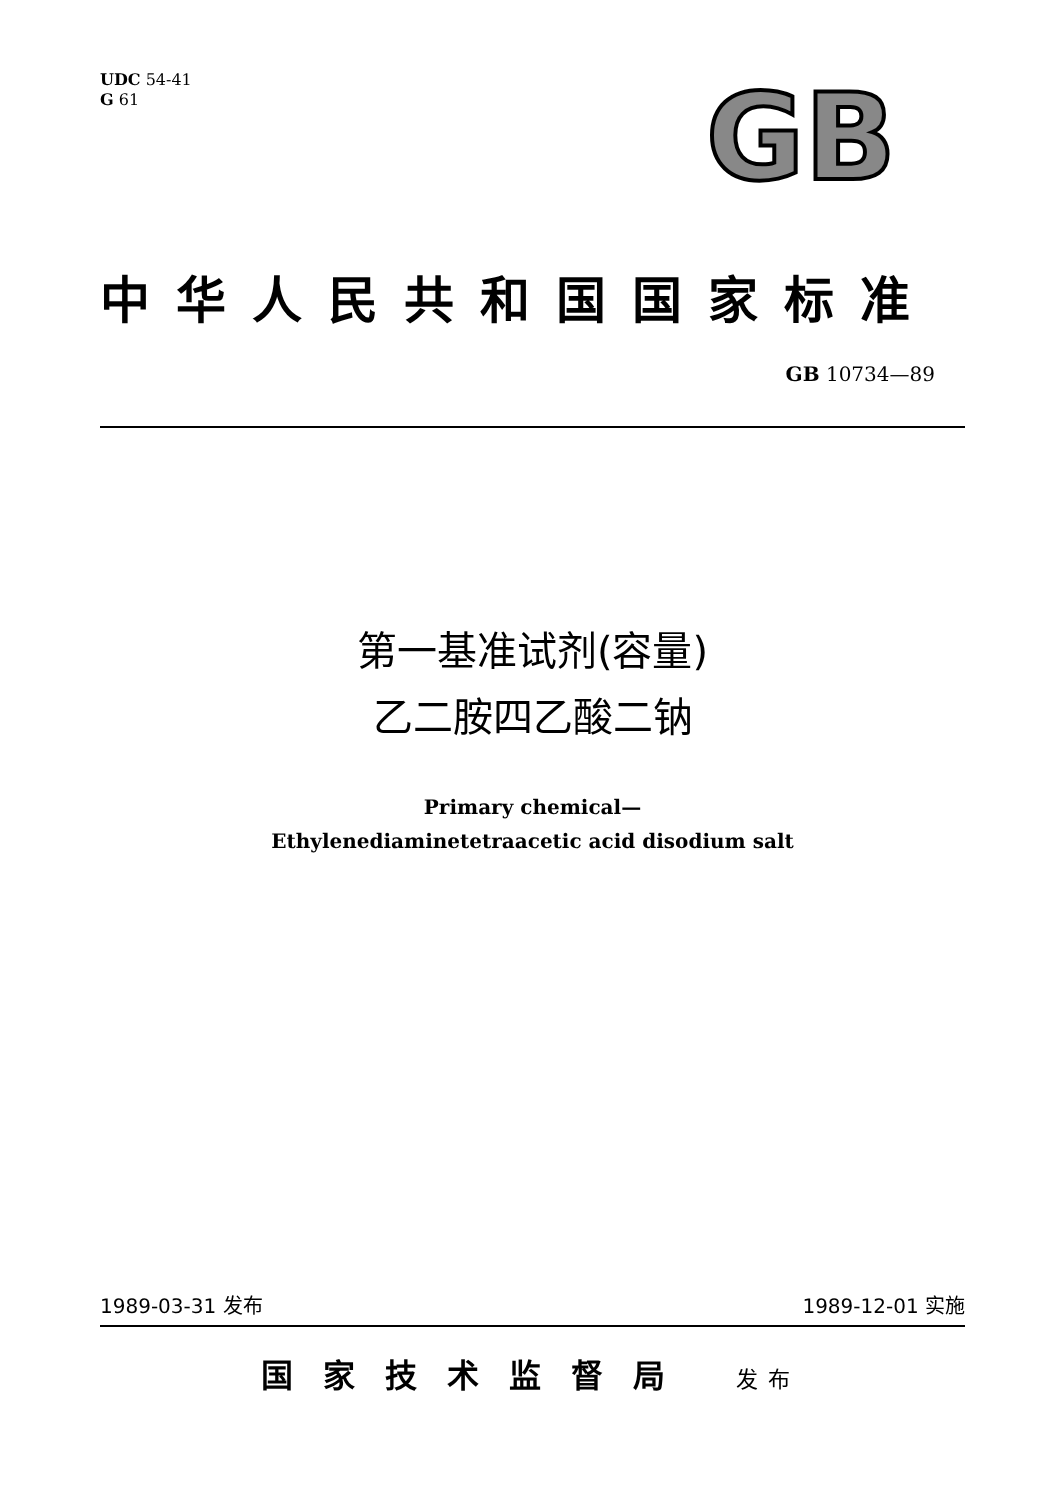UDC 54-41
G 61
GB
中华人民共和国国家标准
GB 10734—89
第一基准试剂(容量)
乙二胺四乙酸二钠
Primary chemical—
Ethylenediaminetetraacetic acid disodium salt
1989-03-31 发布 1989-12-01 实施
国家技术监督局 发布